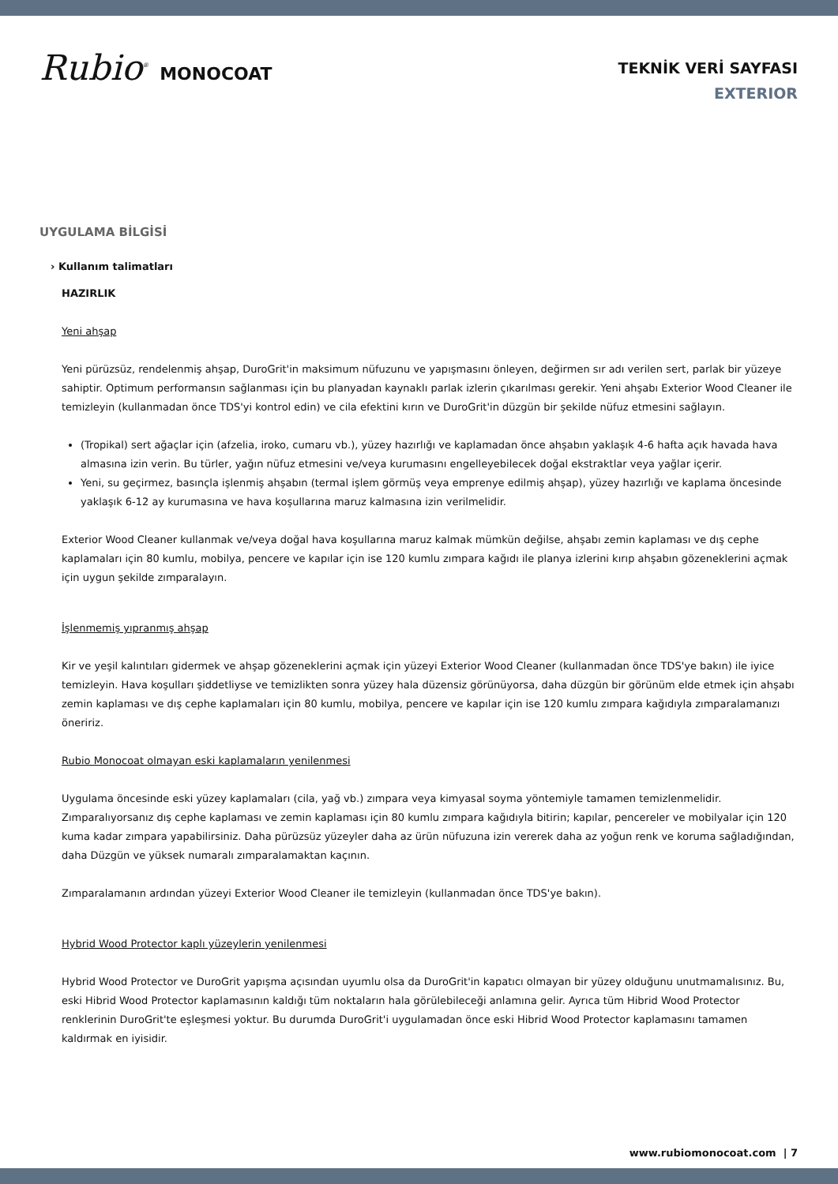Rubio<sup>®</sup> MONOCOAT
TEKNİK VERİ SAYFASI
EXTERIOR
UYGULAMA BİLGİSİ
› Kullanım talimatları
HAZIRLIK
Yeni ahşap
Yeni pürüzsüz, rendelenmiş ahşap, DuroGrit'in maksimum nüfuzunu ve yapışmasını önleyen, değirmen sır adı verilen sert, parlak bir yüzeye sahiptir. Optimum performansın sağlanması için bu planyadan kaynaklı parlak izlerin çıkarılması gerekir. Yeni ahşabı Exterior Wood Cleaner ile temizleyin (kullanmadan önce TDS'yi kontrol edin) ve cila efektini kırın ve DuroGrit'in düzgün bir şekilde nüfuz etmesini sağlayın.
(Tropikal) sert ağaçlar için (afzelia, iroko, cumaru vb.), yüzey hazırlığı ve kaplamadan önce ahşabın yaklaşık 4-6 hafta açık havada hava almasına izin verin. Bu türler, yağın nüfuz etmesini ve/veya kurumasını engelleyebilecek doğal ekstraktlar veya yağlar içerir.
Yeni, su geçirmez, basınçla işlenmiş ahşabın (termal işlem görmüş veya emprenye edilmiş ahşap), yüzey hazırlığı ve kaplama öncesinde yaklaşık 6-12 ay kurumasına ve hava koşullarına maruz kalmasına izin verilmelidir.
Exterior Wood Cleaner kullanmak ve/veya doğal hava koşullarına maruz kalmak mümkün değilse, ahşabı zemin kaplaması ve dış cephe kaplamaları için 80 kumlu, mobilya, pencere ve kapılar için ise 120 kumlu zımpara kağıdı ile planya izlerini kırıp ahşabın gözeneklerini açmak için uygun şekilde zımparalayın.
İşlenmemiş yıpranmış ahşap
Kir ve yeşil kalıntıları gidermek ve ahşap gözeneklerini açmak için yüzeyi Exterior Wood Cleaner (kullanmadan önce TDS'ye bakın) ile iyice temizleyin. Hava koşulları şiddetliyse ve temizlikten sonra yüzey hala düzensiz görünüyorsa, daha düzgün bir görünüm elde etmek için ahşabı zemin kaplaması ve dış cephe kaplamaları için 80 kumlu, mobilya, pencere ve kapılar için ise 120 kumlu zımpara kağıdıyla zımparalamanızı öneririz.
Rubio Monocoat olmayan eski kaplamaların yenilenmesi
Uygulama öncesinde eski yüzey kaplamaları (cila, yağ vb.) zımpara veya kimyasal soyma yöntemiyle tamamen temizlenmelidir. Zımparalıyorsanız dış cephe kaplaması ve zemin kaplaması için 80 kumlu zımpara kağıdıyla bitirin; kapılar, pencereler ve mobilyalar için 120 kuma kadar zımpara yapabilirsiniz. Daha pürüzsüz yüzeyler daha az ürün nüfuzuna izin vererek daha az yoğun renk ve koruma sağladığından, daha Düzgün ve yüksek numaralı zımparalamaktan kaçının.
Zımparalamanın ardından yüzeyi Exterior Wood Cleaner ile temizleyin (kullanmadan önce TDS'ye bakın).
Hybrid Wood Protector kaplı yüzeylerin yenilenmesi
Hybrid Wood Protector ve DuroGrit yapışma açısından uyumlu olsa da DuroGrit'in kapatıcı olmayan bir yüzey olduğunu unutmamalısınız. Bu, eski Hibrid Wood Protector kaplamasının kaldığı tüm noktaların hala görülebileceği anlamına gelir. Ayrıca tüm Hibrid Wood Protector renklerinin DuroGrit'te eşleşmesi yoktur. Bu durumda DuroGrit'i uygulamadan önce eski Hibrid Wood Protector kaplamasını tamamen kaldırmak en iyisidir.
www.rubiomonocoat.com | 7